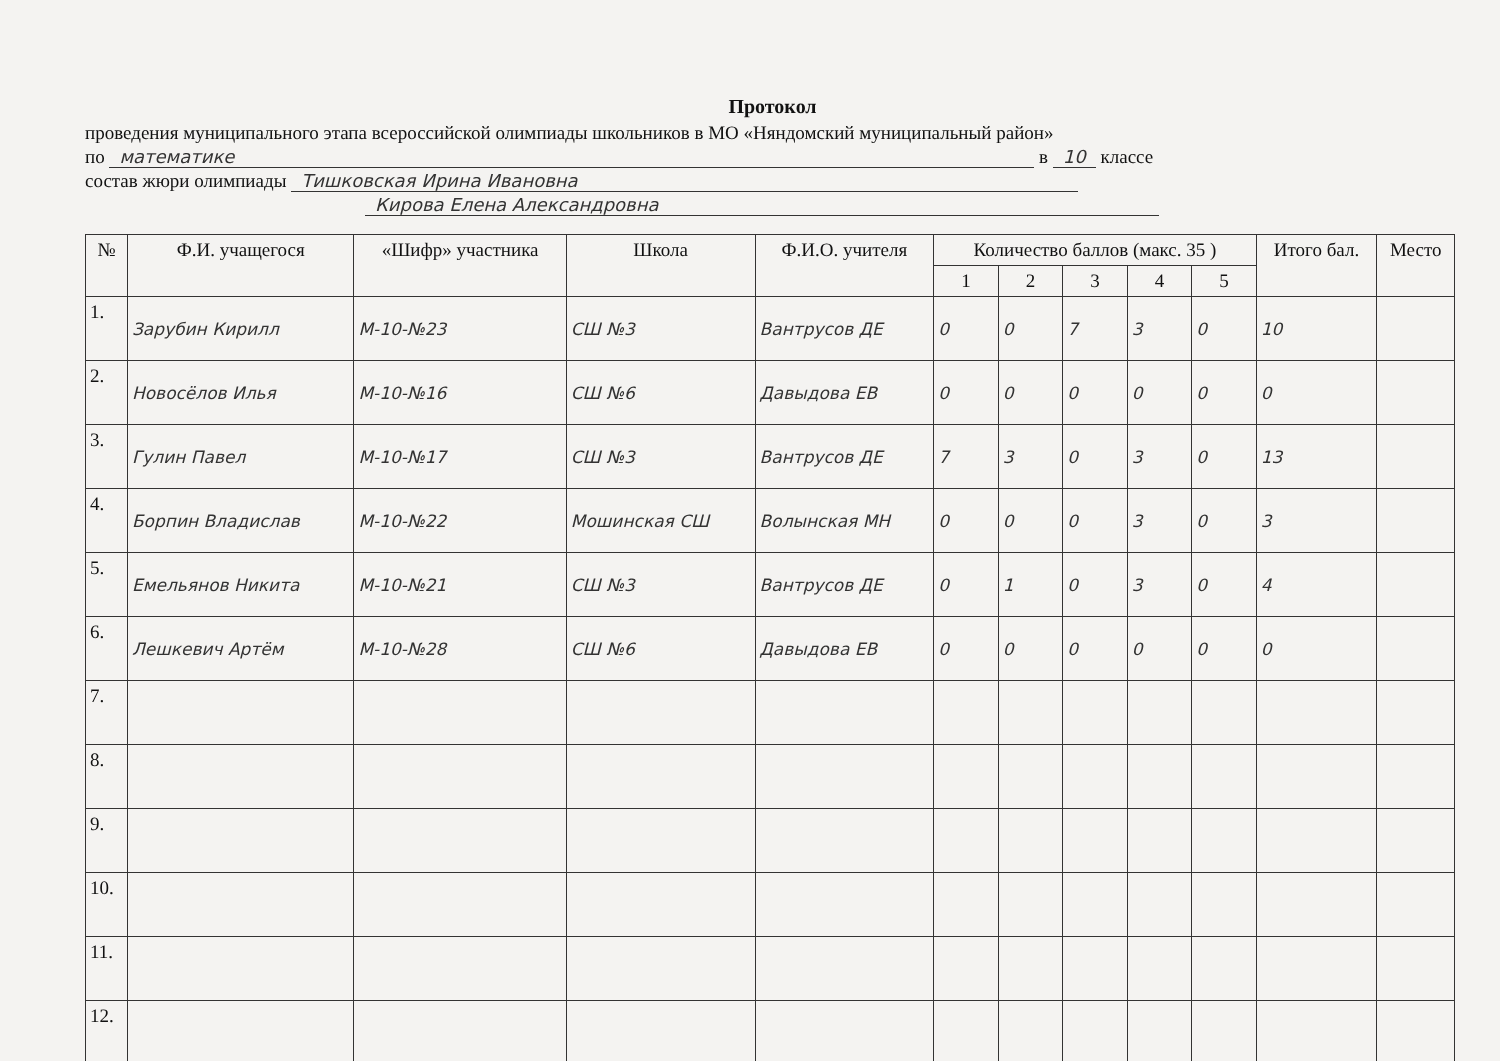Протокол
проведения муниципального этапа всероссийской олимпиады школьников в МО «Няндомский муниципальный район»
по математике в 10 классе
состав жюри олимпиады Тишковская Ирина Ивановна
Кирова Елена Александровна
| № | Ф.И. учащегося | «Шифр» участника | Школа | Ф.И.О. учителя | Количество баллов (макс. 35 ) | | | | | Итого бал. | Место |
| --- | --- | --- | --- | --- | --- | --- | --- | --- | --- | --- | --- |
| | | | | | 1 | 2 | 3 | 4 | 5 | | |
| 1. | Зарубин Кирилл | М-10-№23 | СШ №3 | Вантрусов ДЕ | 0 | 0 | 7 | 3 | 0 | 10 | |
| 2. | Новосёлов Илья | М-10-№16 | СШ №6 | Давыдова ЕВ | 0 | 0 | 0 | 0 | 0 | 0 | |
| 3. | Гулин Павел | М-10-№17 | СШ №3 | Вантрусов ДЕ | 7 | 3 | 0 | 3 | 0 | 13 | |
| 4. | Борпин Владислав | М-10-№22 | Мошинская СШ | Волынская МН | 0 | 0 | 0 | 3 | 0 | 3 | |
| 5. | Емельянов Никита | М-10-№21 | СШ №3 | Вантрусов ДЕ | 0 | 1 | 0 | 3 | 0 | 4 | |
| 6. | Лешкевич Артём | М-10-№28 | СШ №6 | Давыдова ЕВ | 0 | 0 | 0 | 0 | 0 | 0 | |
| 7. | | | | | | | | | | | |
| 8. | | | | | | | | | | | |
| 9. | | | | | | | | | | | |
| 10. | | | | | | | | | | | |
| 11. | | | | | | | | | | | |
| 12. | | | | | | | | | | | |